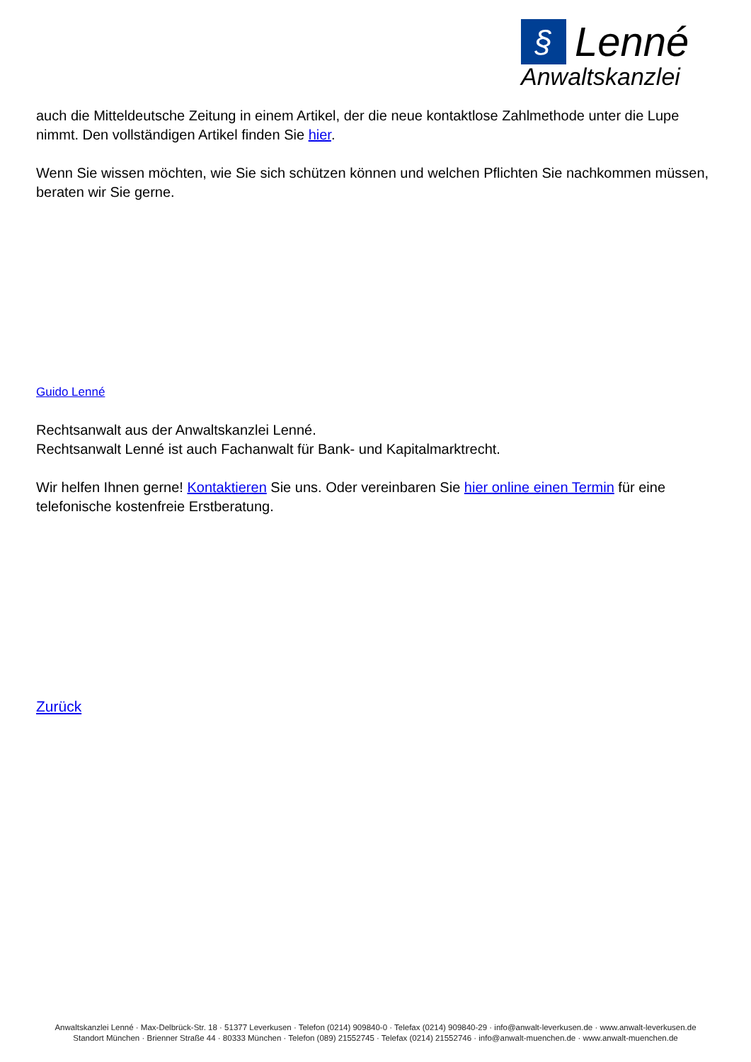§ Lenné
Anwaltskanzlei
auch die Mitteldeutsche Zeitung in einem Artikel, der die neue kontaktlose Zahlmethode unter die Lupe nimmt. Den vollständigen Artikel finden Sie hier.
Wenn Sie wissen möchten, wie Sie sich schützen können und welchen Pflichten Sie nachkommen müssen, beraten wir Sie gerne.
Guido Lenné
Rechtsanwalt aus der Anwaltskanzlei Lenné.
Rechtsanwalt Lenné ist auch Fachanwalt für Bank- und Kapitalmarktrecht.
Wir helfen Ihnen gerne! Kontaktieren Sie uns. Oder vereinbaren Sie hier online einen Termin für eine telefonische kostenfreie Erstberatung.
Zurück
Anwaltskanzlei Lenné · Max-Delbrück-Str. 18 · 51377 Leverkusen · Telefon (0214) 909840-0 · Telefax (0214) 909840-29 · info@anwalt-leverkusen.de · www.anwalt-leverkusen.de
Standort München · Brienner Straße 44 · 80333 München · Telefon (089) 21552745 · Telefax (0214) 21552746 · info@anwalt-muenchen.de · www.anwalt-muenchen.de